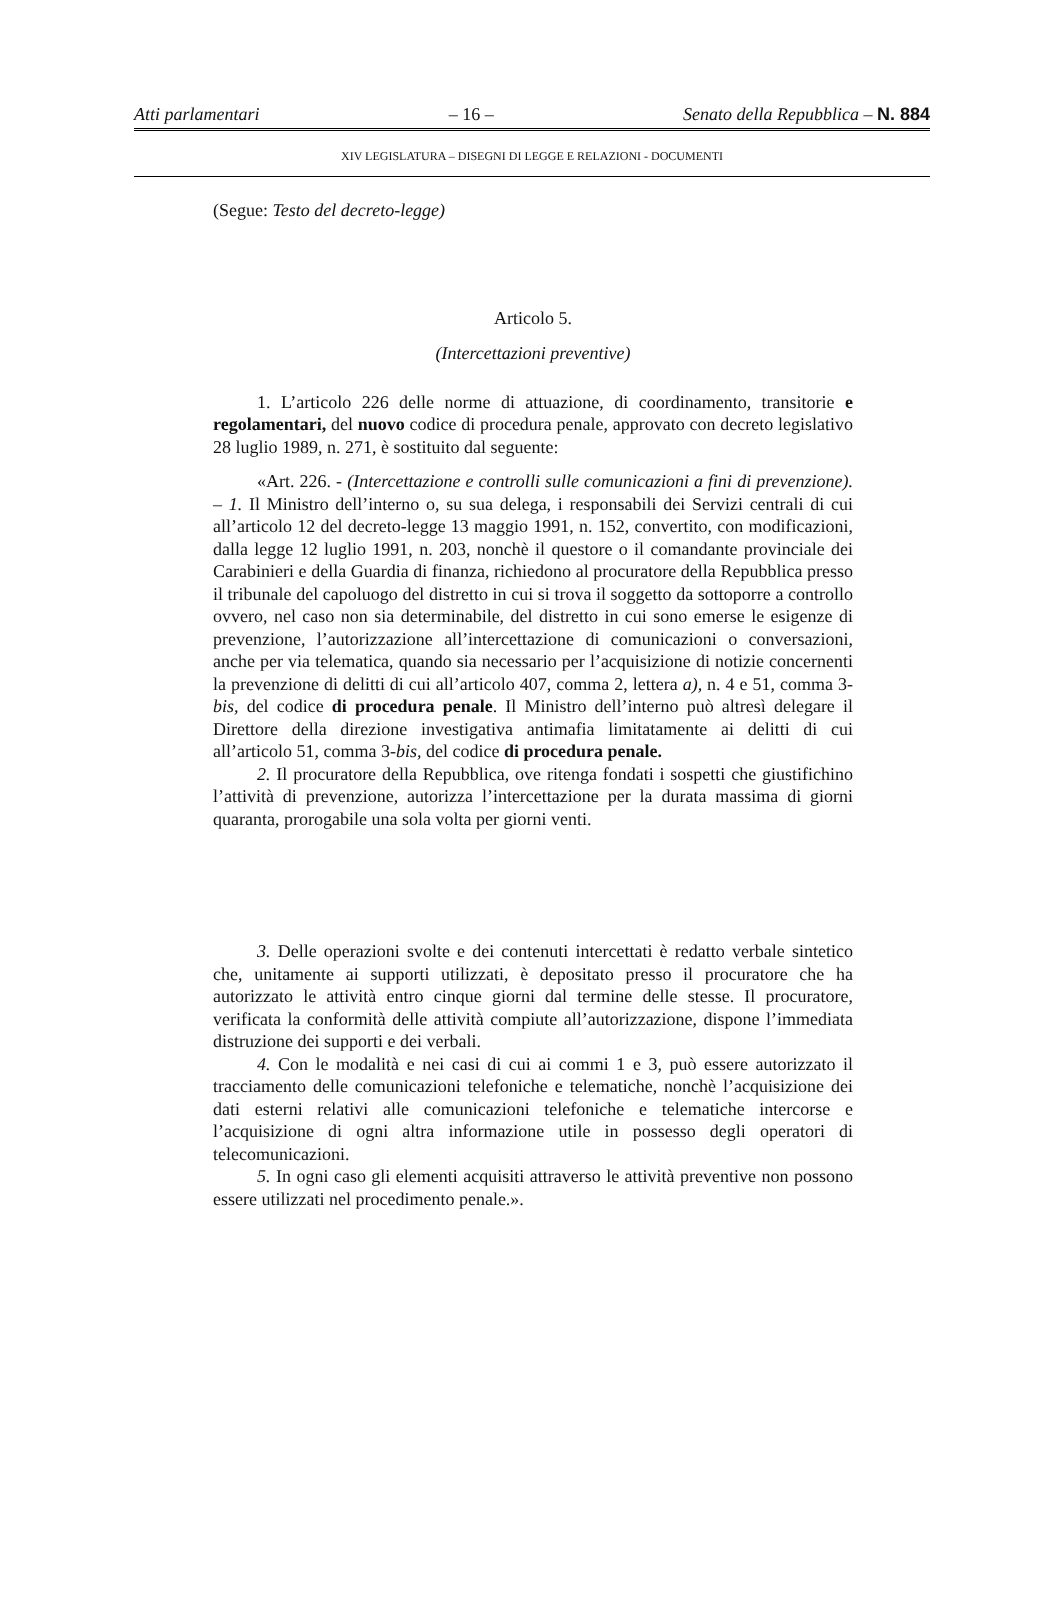Atti parlamentari – 16 – Senato della Repubblica – N. 884
XIV LEGISLATURA – DISEGNI DI LEGGE E RELAZIONI - DOCUMENTI
(Segue: Testo del decreto-legge)
Articolo 5.
(Intercettazioni preventive)
1. L’articolo 226 delle norme di attuazione, di coordinamento, transitorie e regolamentari, del nuovo codice di procedura penale, approvato con decreto legislativo 28 luglio 1989, n. 271, è sostituito dal seguente:
«Art. 226. - (Intercettazione e controlli sulle comunicazioni a fini di prevenzione). – 1. Il Ministro dell’interno o, su sua delega, i responsabili dei Servizi centrali di cui all’articolo 12 del decreto-legge 13 maggio 1991, n. 152, convertito, con modificazioni, dalla legge 12 luglio 1991, n. 203, nonchè il questore o il comandante provinciale dei Carabinieri e della Guardia di finanza, richiedono al procuratore della Repubblica presso il tribunale del capoluogo del distretto in cui si trova il soggetto da sottoporre a controllo ovvero, nel caso non sia determinabile, del distretto in cui sono emerse le esigenze di prevenzione, l’autorizzazione all’intercettazione di comunicazioni o conversazioni, anche per via telematica, quando sia necessario per l’acquisizione di notizie concernenti la prevenzione di delitti di cui all’articolo 407, comma 2, lettera a), n. 4 e 51, comma 3-bis, del codice di procedura penale. Il Ministro dell’interno può altresì delegare il Direttore della direzione investigativa antimafia limitatamente ai delitti di cui all’articolo 51, comma 3-bis, del codice di procedura penale.
2. Il procuratore della Repubblica, ove ritenga fondati i sospetti che giustifichino l’attività di prevenzione, autorizza l’intercettazione per la durata massima di giorni quaranta, prorogabile una sola volta per giorni venti.
3. Delle operazioni svolte e dei contenuti intercettati è redatto verbale sintetico che, unitamente ai supporti utilizzati, è depositato presso il procuratore che ha autorizzato le attività entro cinque giorni dal termine delle stesse. Il procuratore, verificata la conformità delle attività compiute all’autorizzazione, dispone l’immediata distruzione dei supporti e dei verbali.
4. Con le modalità e nei casi di cui ai commi 1 e 3, può essere autorizzato il tracciamento delle comunicazioni telefoniche e telematiche, nonchè l’acquisizione dei dati esterni relativi alle comunicazioni telefoniche e telematiche intercorse e l’acquisizione di ogni altra informazione utile in possesso degli operatori di telecomunicazioni.
5. In ogni caso gli elementi acquisiti attraverso le attività preventive non possono essere utilizzati nel procedimento penale.».